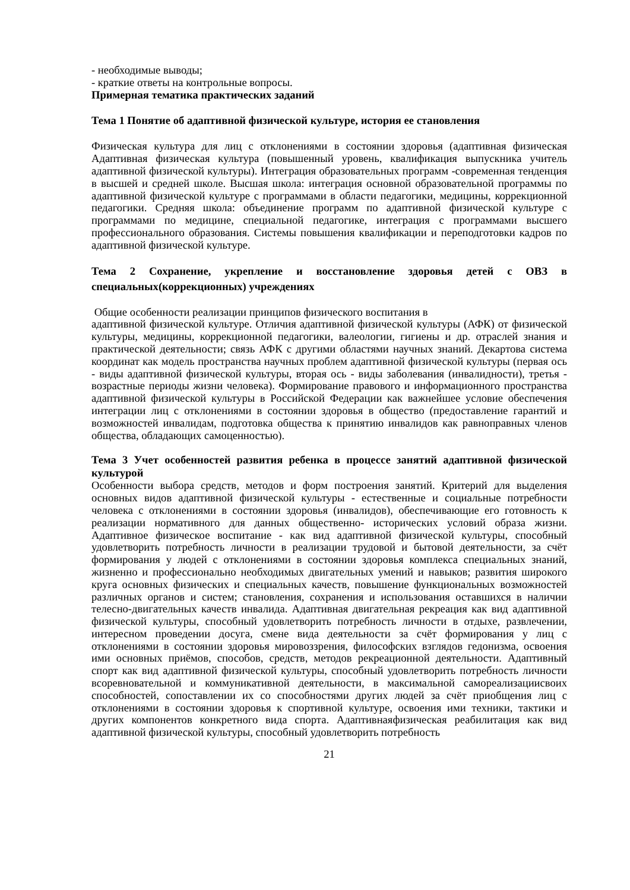- необходимые выводы;
- краткие ответы на контрольные вопросы.
Примерная тематика практических заданий
Тема 1 Понятие об адаптивной физической культуре, история ее становления
Физическая культура для лиц с отклонениями в состоянии здоровья (адаптивная физическая Адаптивная физическая культура (повышенный уровень, квалификация выпускника учитель адаптивной физической культуры). Интеграция образовательных программ -современная тенденция в высшей и средней школе. Высшая школа: интеграция основной образовательной программы по адаптивной физической культуре с программами в области педагогики, медицины, коррекционной педагогики. Средняя школа: объединение программ по адаптивной физической культуре с программами по медицине, специальной педагогике, интеграция с программами высшего профессионального образования. Системы повышения квалификации и переподготовки кадров по адаптивной физической культуре.
Тема 2 Сохранение, укрепление и восстановление здоровья детей с ОВЗ в специальных(коррекционных) учреждениях
Общие особенности реализации принципов физического воспитания в
адаптивной физической культуре. Отличия адаптивной физической культуры (АФК) от физической культуры, медицины, коррекционной педагогики, валеологии, гигиены и др. отраслей знания и практической деятельности; связь АФК с другими областями научных знаний. Декартова система координат как модель пространства научных проблем адаптивной физической культуры (первая ось - виды адаптивной физической культуры, вторая ось - виды заболевания (инвалидности), третья - возрастные периоды жизни человека). Формирование правового и информационного пространства адаптивной физической культуры в Российской Федерации как важнейшее условие обеспечения интеграции лиц с отклонениями в состоянии здоровья в общество (предоставление гарантий и возможностей инвалидам, подготовка общества к принятию инвалидов как равноправных членов общества, обладающих самоценностью).
Тема 3 Учет особенностей развития ребенка в процессе занятий адаптивной физической культурой
Особенности выбора средств, методов и форм построения занятий. Критерий для выделения основных видов адаптивной физической культуры - естественные и социальные потребности человека с отклонениями в состоянии здоровья (инвалидов), обеспечивающие его готовность к реализации нормативного для данных общественно- исторических условий образа жизни. Адаптивное физическое воспитание - как вид адаптивной физической культуры, способный удовлетворить потребность личности в реализации трудовой и бытовой деятельности, за счёт формирования у людей с отклонениями в состоянии здоровья комплекса специальных знаний, жизненно и профессионально необходимых двигательных умений и навыков; развития широкого круга основных физических и специальных качеств, повышение функциональных возможностей различных органов и систем; становления, сохранения и использования оставшихся в наличии телесно-двигательных качеств инвалида. Адаптивная двигательная рекреация как вид адаптивной физической культуры, способный удовлетворить потребность личности в отдыхе, развлечении, интересном проведении досуга, смене вида деятельности за счёт формирования у лиц с отклонениями в состоянии здоровья мировоззрения, философских взглядов гедонизма, освоения ими основных приёмов, способов, средств, методов рекреационной деятельности. Адаптивный спорт как вид адаптивной физической культуры, способный удовлетворить потребность личности всоревновательной и коммуникативной деятельности, в максимальной самореализациисвоих способностей, сопоставлении их со способностями других людей за счёт приобщения лиц с отклонениями в состоянии здоровья к спортивной культуре, освоения ими техники, тактики и других компонентов конкретного вида спорта. Адаптивнаяфизическая реабилитация как вид адаптивной физической культуры, способный удовлетворить потребность
21